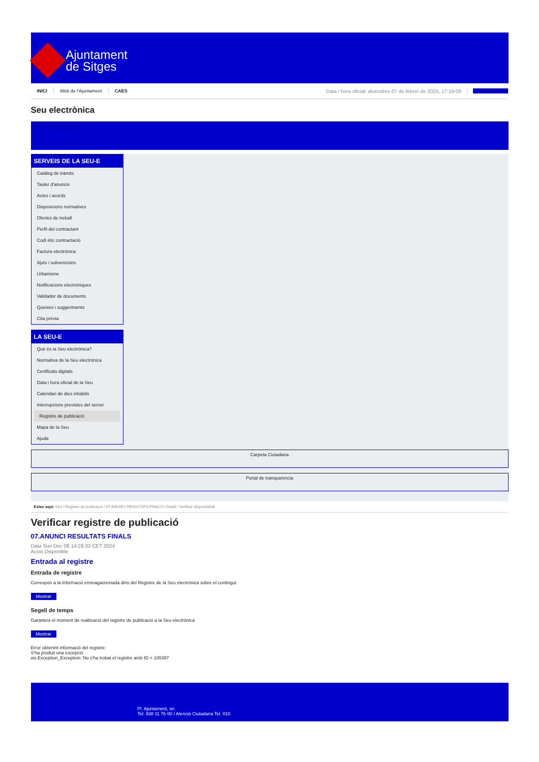Ajuntament
de Sitges
INICI Web de l'Ajuntament CAES Data i hora oficial: divendres 07 de febrer de 2025, 17:19:08 Sincronitza
Seu electrònica
Obtenir còpia autèntica
SERVEIS DE LA SEU-E
Catàleg de tràmits
Tauler d'anuncis
Actes i acords
Disposicions normatives
Ofertes de treball
Perfil del contractant
Codi ètic contractació
Factura electrònica
Ajuts i subvencions
Urbanisme
Notificacions electròniques
Validador de documents
Queixes i suggeriments
Cita prèvia
LA SEU-E
Què és la Seu electrònica?
Normativa de la Seu electrònica
Certificats digitals
Data i hora oficial de la Seu
Calendari de dies inhàbils
Interrupcions previstes del servei
Registre de publicació
Mapa de la Seu
Ajuda
Carpeta Ciutadana
Portal de transparència
Esteu aquí: Inici / Registre de publicació / 07.ANUNCI RESULTATS FINALS / Detall / Verificar disponibilitat
Verificar registre de publicació
07.ANUNCI RESULTATS FINALS
Data Sun Dec 08 14:28:33 CET 2024
Acció Disponible
Entrada al registre
Entrada de registre
Correspon a la informació emmagatzemada dins del Registre de la Seu electrònica sobre el contingut
Mostrar
Segell de temps
Garanteix el moment de realització del registre de publicació a la Seu electrònica
Mostrar
Error obtenint informació del registre:
S'ha produit una excepció
ws.Exception_Exception: No s'ha trobat el registre amb ID = 100397
Pl. Ajuntament, sn.
Tel. 938 11 76 00 / Atenció Ciutadana Tel. 010